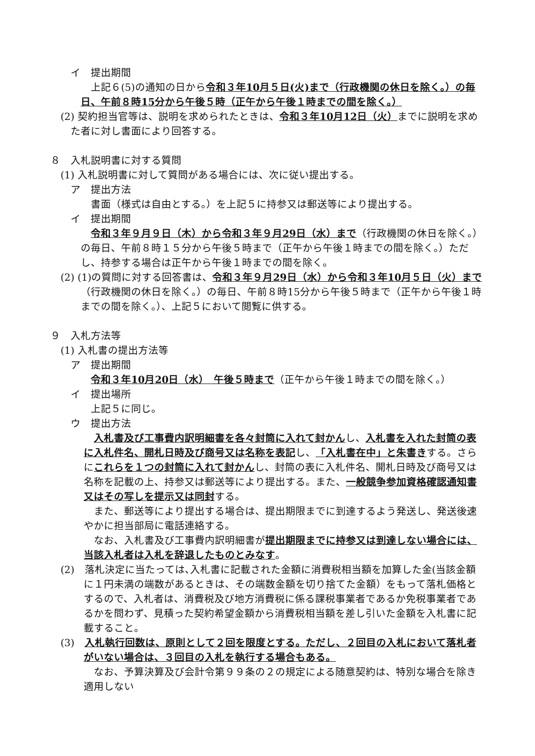イ　提出期間
上記６(5)の通知の日から令和３年10月５日(火)まで（行政機関の休日を除く。）の毎日、午前８時15分から午後５時（正午から午後１時までの間を除く。）
(2) 契約担当官等は、説明を求められたときは、令和３年10月12日（火）までに説明を求めた者に対し書面により回答する。
８　入札説明書に対する質問
(1) 入札説明書に対して質問がある場合には、次に従い提出する。
ア　提出方法
書面（様式は自由とする。）を上記５に持参又は郵送等により提出する。
イ　提出期間
令和３年９月９日（木）から令和３年９月29日（水）まで（行政機関の休日を除く。）の毎日、午前８時１５分から午後５時まで（正午から午後１時までの間を除く。）ただし、持参する場合は正午から午後１時までの間を除く。
(2) (1)の質問に対する回答書は、令和３年９月29日（水）から令和３年10月５日（火）まで（行政機関の休日を除く。）の毎日、午前８時15分から午後５時まで（正午から午後１時までの間を除く。）、上記５において閲覧に供する。
９　入札方法等
(1) 入札書の提出方法等
ア　提出期間
令和３年10月20日（水）　午後５時まで（正午から午後１時までの間を除く。）
イ　提出場所
上記５に同じ。
ウ　提出方法
入札書及び工事費内訳明細書を各々封筒に入れて封かんし、入札書を入れた封筒の表に入札件名、開札日時及び商号又は名称を表記し、「入札書在中」と朱書きする。さらにこれらを１つの封筒に入れて封かんし、封筒の表に入札件名、開札日時及び商号又は名称を記載の上、持参又は郵送等により提出する。また、一般競争参加資格確認通知書又はその写しを提示又は同封する。
また、郵送等により提出する場合は、提出期限までに到達するよう発送し、発送後速やかに担当部局に電話連絡する。
なお、入札書及び工事費内訳明細書が提出期限までに持参又は到達しない場合には、当該入札者は入札を辞退したものとみなす。
(2)　落札決定に当たっては､入札書に記載された金額に消費税相当額を加算した金(当該金額に１円未満の端数があるときは、その端数金額を切り捨てた金額）をもって落札価格とするので、入札者は、消費税及び地方消費税に係る課税事業者であるか免税事業者であるかを問わず、見積った契約希望金額から消費税相当額を差し引いた金額を入札書に記載すること。
(3)　入札執行回数は、原則として２回を限度とする。ただし、２回目の入札において落札者がいない場合は、３回目の入札を執行する場合もある。
なお、予算決算及び会計令第９９条の２の規定による随意契約は、特別な場合を除き適用しない